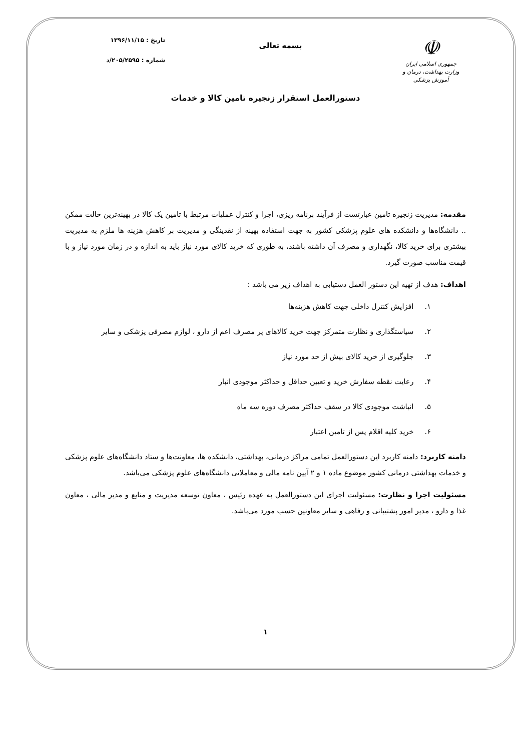☫
جمهوری اسلامی ایران
وزارت بهداشت، درمان و آموزش پزشکی
بسمه تعالی
تاریخ : ۱۳۹۶/۱۱/۱۵
شماره : ۲۰۵/۲۵۹۵/د
دستورالعمل استقرار زنجیره تامین کالا و خدمات
مقدمه: مدیریت زنجیره تامین عبارتست از فرآیند برنامه ریزی، اجرا و کنترل عملیات مرتبط با تامین یک کالا در بهینه‌ترین حالت ممکن .. دانشگاه‌ها و دانشکده های علوم پزشکی کشور به جهت استفاده بهینه از نقدینگی و مدیریت بر کاهش هزینه ها ملزم به مدیریت بیشتری برای خرید کالا، نگهداری و مصرف آن داشته باشند، به طوری که خرید کالای مورد نیاز باید به اندازه و در زمان مورد نیاز و با قیمت مناسب صورت گیرد.
اهداف: هدف از تهیه این دستور العمل دستیابی به اهداف زیر می باشد :
۱. افزایش کنترل داخلی جهت کاهش هزینه‌ها
۲. سیاستگذاری و نظارت متمرکز جهت خرید کالاهای پر مصرف اعم از دارو ، لوازم مصرفی پزشکی و سایر
۳. جلوگیری از خرید کالای بیش از حد مورد نیاز
۴. رعایت نقطه سفارش خرید و تعیین حداقل و حداکثر موجودی انبار
۵. انباشت موجودی کالا در سقف حداکثر مصرف دوره سه ماه
۶. خرید کلیه اقلام پس از تامین اعتبار
دامنه کاربرد: دامنه کاربرد این دستورالعمل تمامی مراکز درمانی، بهداشتی، دانشکده ها، معاونت‌ها و ستاد دانشگاه‌های علوم پزشکی و خدمات بهداشتی درمانی کشور موضوع ماده ۱ و ۲ آیین نامه مالی و معاملاتی دانشگاه‌های علوم پزشکی می‌باشد.
مسئولیت اجرا و نظارت: مسئولیت اجرای این دستورالعمل به عهده رئیس ، معاون توسعه مدیریت و منابع و مدیر مالی ، معاون غذا و دارو ، مدیر امور پشتیبانی و رفاهی و سایر معاونین حسب مورد می‌باشد.
۱